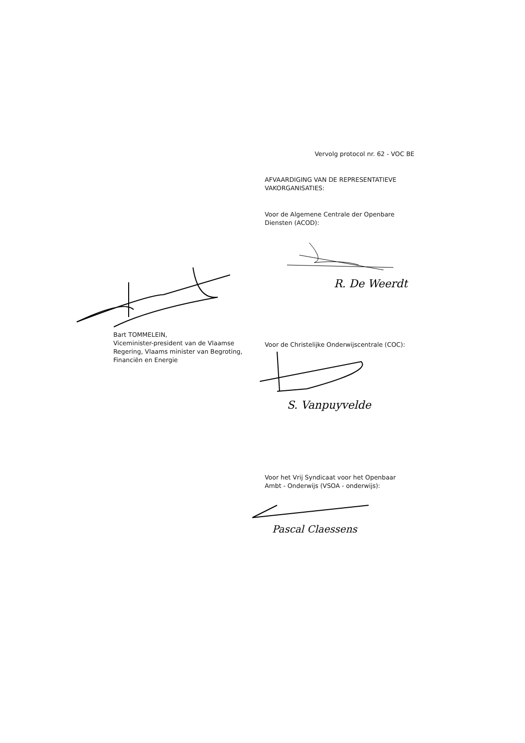Vervolg protocol nr. 62 - VOC BE
AFVAARDIGING VAN DE REPRESENTATIEVE VAKORGANISATIES:
Voor de Algemene Centrale der Openbare Diensten (ACOD):
R. De Weerdt
Bart TOMMELEIN,
Viceminister-president van de Vlaamse Regering, Vlaams minister van Begroting, Financiën en Energie
Voor de Christelijke Onderwijscentrale (COC):
S. Vanpuyvelde
Voor het Vrij Syndicaat voor het Openbaar Ambt - Onderwijs (VSOA - onderwijs):
Pascal Claessens